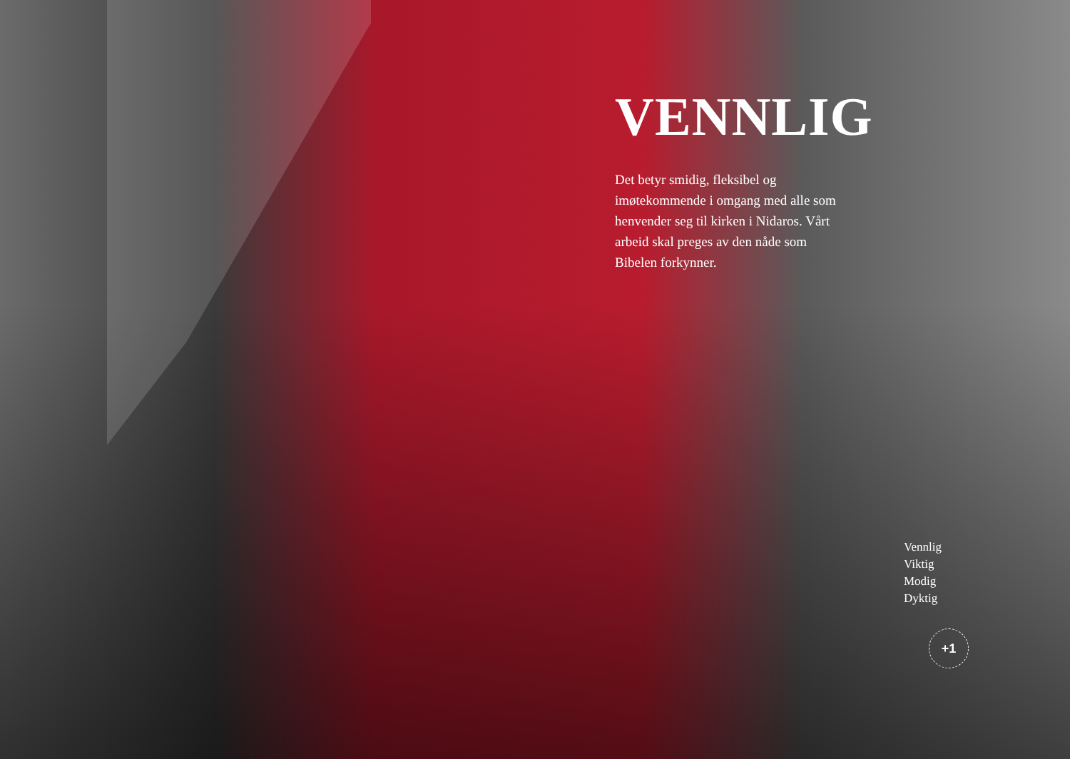VENNLIG
Det betyr smidig, fleksibel og imøtekommende i omgang med alle som henvender seg til kirken i Nidaros. Vårt arbeid skal preges av den nåde som Bibelen forkynner.
Vennlig
Viktig
Modig
Dyktig
+1